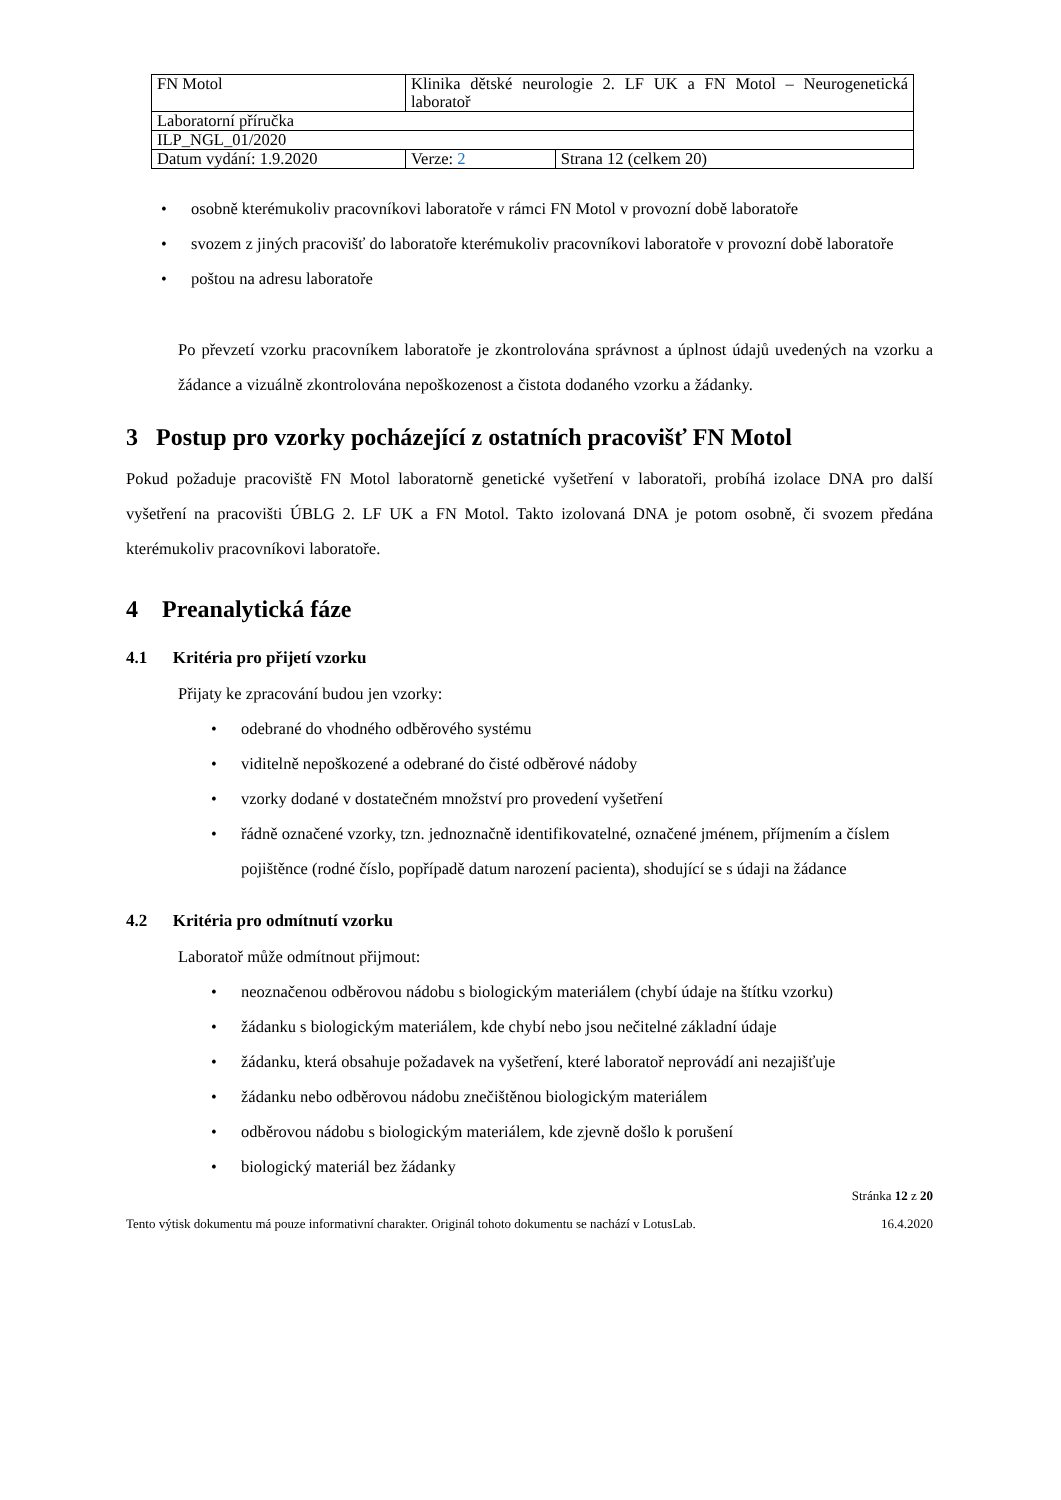| FN Motol | Klinika dětské neurologie 2. LF UK a FN Motol – Neurogenetická laboratoř | |
| Laboratorní příručka | | |
| ILP_NGL_01/2020 | | |
| Datum vydání: 1.9.2020 | Verze: 2 | Strana 12 (celkem 20) |
osobně kterémukoliv pracovníkovi laboratoře v rámci FN Motol v provozní době laboratoře
svozem z jiných pracovišť do laboratoře kterémukoliv pracovníkovi laboratoře v provozní době laboratoře
poštou na adresu laboratoře
Po převzetí vzorku pracovníkem laboratoře je zkontrolována správnost a úplnost údajů uvedených na vzorku a žádance a vizuálně zkontrolována nepoškozenost a čistota dodaného vzorku a žádanky.
3 Postup pro vzorky pocházející z ostatních pracovišť FN Motol
Pokud požaduje pracoviště FN Motol laboratorně genetické vyšetření v laboratoři, probíhá izolace DNA pro další vyšetření na pracovišti ÚBLG 2. LF UK a FN Motol. Takto izolovaná DNA je potom osobně, či svozem předána kterémukoliv pracovníkovi laboratoře.
4 Preanalytická fáze
4.1 Kritéria pro přijetí vzorku
Přijaty ke zpracování budou jen vzorky:
odebrané do vhodného odběrového systému
viditelně nepoškozené a odebrané do čisté odběrové nádoby
vzorky dodané v dostatečném množství pro provedení vyšetření
řádně označené vzorky, tzn. jednoznačně identifikovatelné, označené jménem, příjmením a číslem pojištěnce (rodné číslo, popřípadě datum narození pacienta), shodující se s údaji na žádance
4.2 Kritéria pro odmítnutí vzorku
Laboratoř může odmítnout přijmout:
neoznačenou odběrovou nádobu s biologickým materiálem (chybí údaje na štítku vzorku)
žádanku s biologickým materiálem, kde chybí nebo jsou nečitelné základní údaje
žádanku, která obsahuje požadavek na vyšetření, které laboratoř neprovádí ani nezajišťuje
žádanku nebo odběrovou nádobu znečištěnou biologickým materiálem
odběrovou nádobu s biologickým materiálem, kde zjevně došlo k porušení
biologický materiál bez žádanky
Stránka 12 z 20
Tento výtisk dokumentu má pouze informativní charakter. Originál tohoto dokumentu se nachází v LotusLab. 16.4.2020